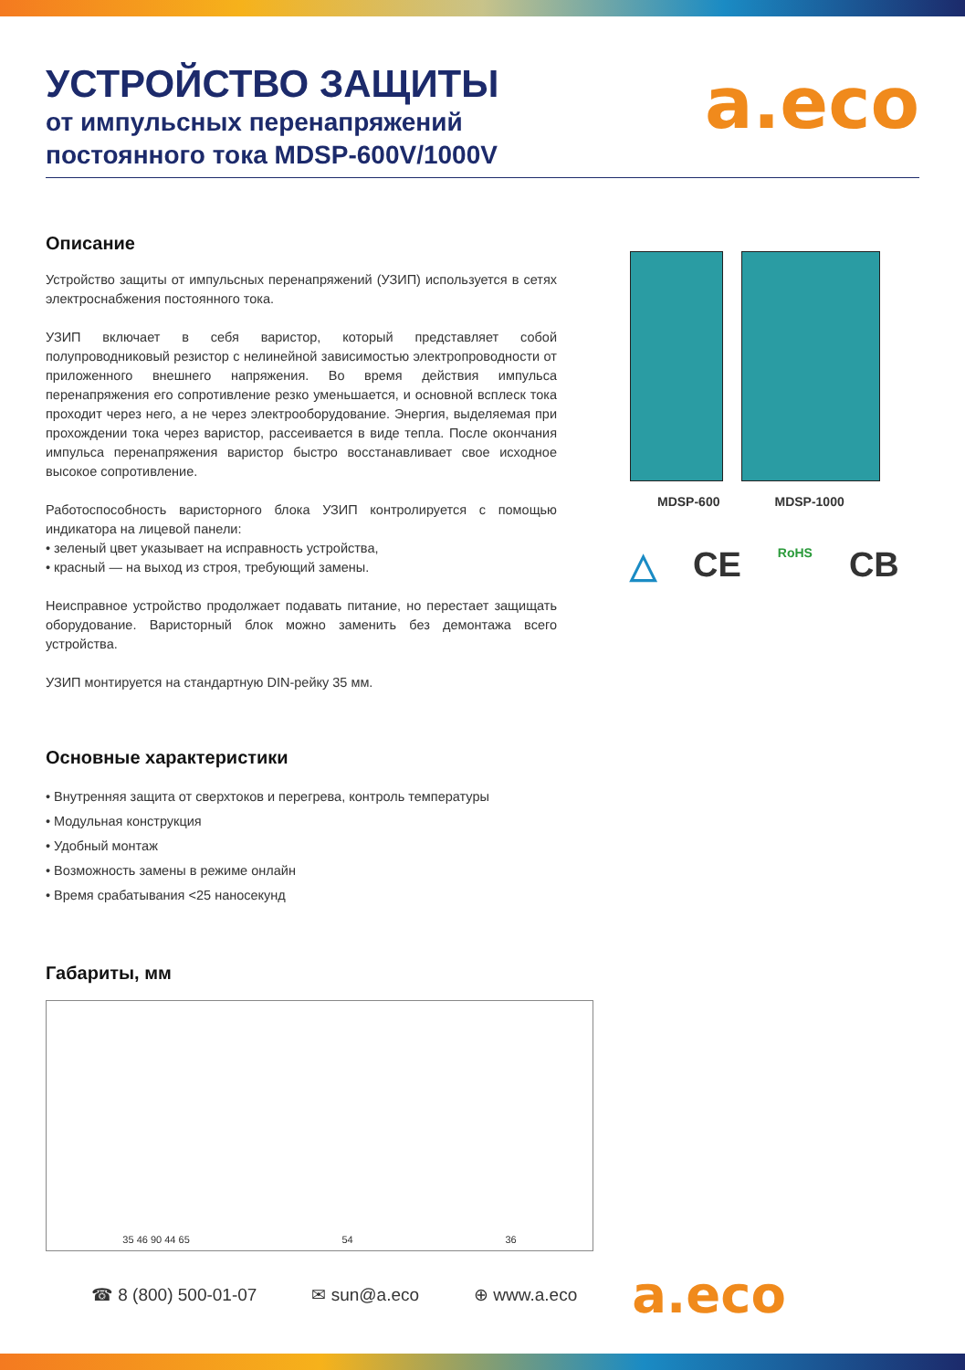УСТРОЙСТВО ЗАЩИТЫ
от импульсных перенапряжений
постоянного тока MDSP-600V/1000V
a.eco
Описание
Устройство защиты от импульсных перенапряжений (УЗИП) используется в сетях электроснабжения постоянного тока.
УЗИП включает в себя варистор, который представляет собой полупроводниковый резистор с нелинейной зависимостью электропроводности от приложенного внешнего напряжения. Во время действия импульса перенапряжения его сопротивление резко уменьшается, и основной всплеск тока проходит через него, а не через электрооборудование. Энергия, выделяемая при прохождении тока через варистор, рассеивается в виде тепла. После окончания импульса перенапряжения варистор быстро восстанавливает свое исходное высокое сопротивление.
Работоспособность варисторного блока УЗИП контролируется с помощью индикатора на лицевой панели:
• зеленый цвет указывает на исправность устройства,
• красный — на выход из строя, требующий замены.
Неисправное устройство продолжает подавать питание, но перестает защищать оборудование. Варисторный блок можно заменить без демонтажа всего устройства.
УЗИП монтируется на стандартную DIN-рейку 35 мм.
Основные характеристики
• Внутренняя защита от сверхтоков и перегрева, контроль температуры
• Модульная конструкция
• Удобный монтаж
• Возможность замены в режиме онлайн
• Время срабатывания <25 наносекунд
Габариты, мм
35 46 90 44 65 54 36
MDSP-600 MDSP-1000
△ CE RoHS CB
☎ 8 (800) 500-01-07 ✉ sun@a.eco ⊕ www.a.eco a.eco